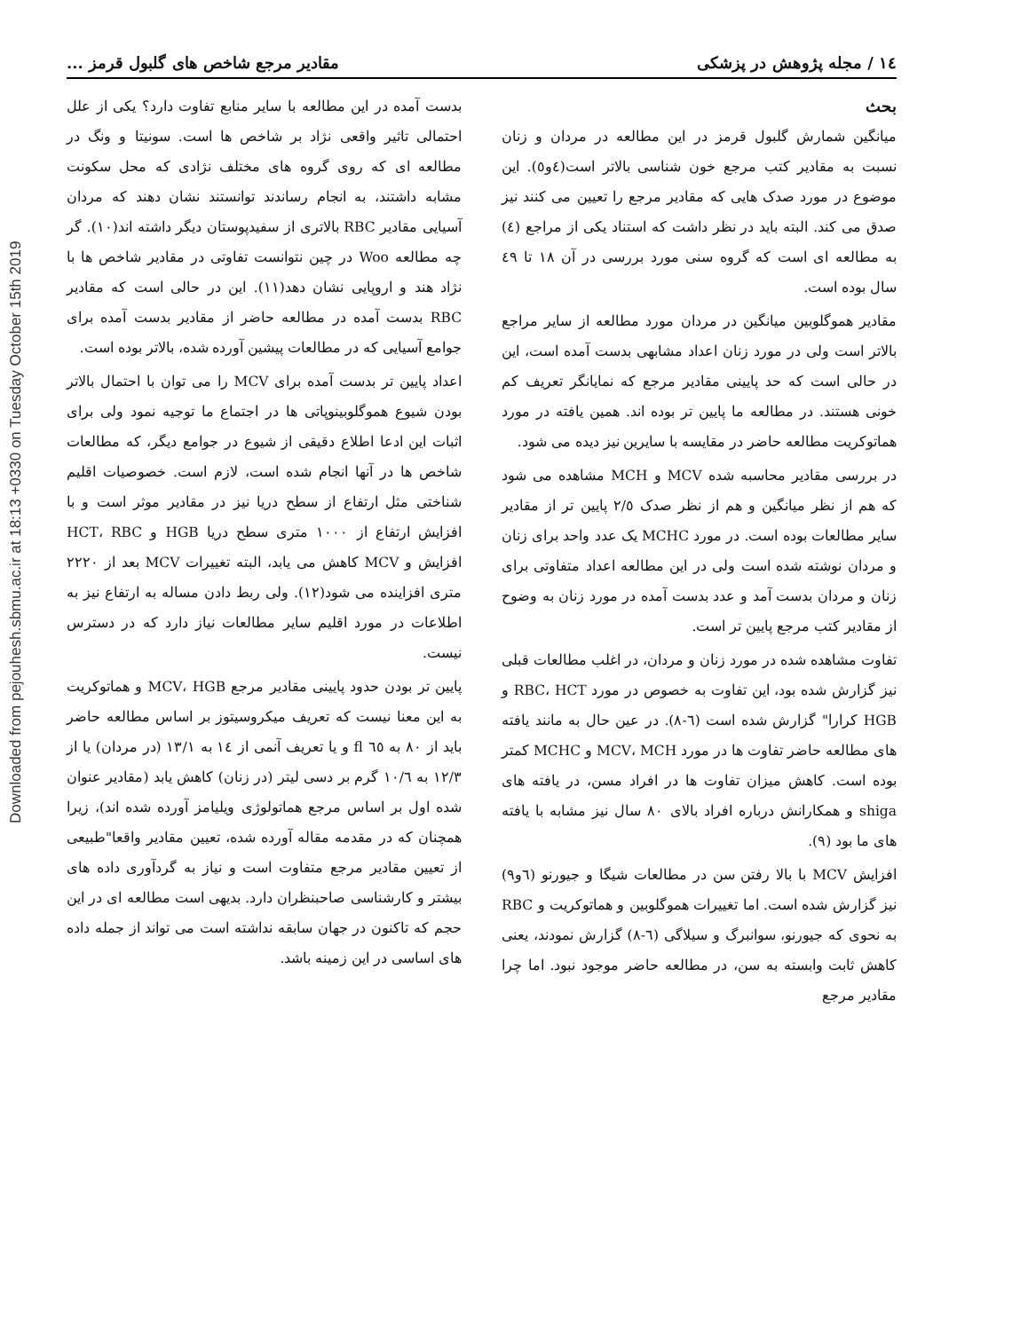Downloaded from pejouhesh.sbmu.ac.ir at 18:13 +0330 on Tuesday October 15th 2019
١٤ / مجله پژوهش در پزشکی مقادیر مرجع شاخص های گلبول قرمز ...
بحث
میانگین شمارش گلبول قرمز در این مطالعه در مردان و زنان نسبت به مقادیر کتب مرجع خون شناسی بالاتر است(٤و٥). این موضوع در مورد صدک هایی که مقادیر مرجع را تعیین می کنند نیز صدق می کند. البته باید در نظر داشت که استناد یکی از مراجع (٤) به مطالعه ای است که گروه سنی مورد بررسی در آن ١٨ تا ٤٩ سال بوده است.
مقادیر هموگلوبین میانگین در مردان مورد مطالعه از سایر مراجع بالاتر است ولی در مورد زنان اعداد مشابهی بدست آمده است، این در حالی است که حد پایینی مقادیر مرجع که نمایانگر تعریف کم خونی هستند. در مطالعه ما پایین تر بوده اند. همین یافته در مورد هماتوکریت مطالعه حاضر در مقایسه با سایرین نیز دیده می شود.
در بررسی مقادیر محاسبه شده MCV و MCH مشاهده می شود که هم از نظر میانگین و هم از نظر صدک ٢/٥ پایین تر از مقادیر سایر مطالعات بوده است. در مورد MCHC یک عدد واحد برای زنان و مردان نوشته شده است ولی در این مطالعه اعداد متفاوتی برای زنان و مردان بدست آمد و عدد بدست آمده در مورد زنان به وضوح از مقادیر کتب مرجع پایین تر است.
تفاوت مشاهده شده در مورد زنان و مردان، در اغلب مطالعات قبلی نیز گزارش شده بود، این تفاوت به خصوص در مورد RBC، HCT و HGB کرارا" گزارش شده است (٦-٨). در عین حال به مانند یافته های مطالعه حاضر تفاوت ها در مورد MCV، MCH و MCHC کمتر بوده است. کاهش میزان تفاوت ها در افراد مسن، در یافته های shiga و همکارانش درباره افراد بالای ٨٠ سال نیز مشابه با یافته های ما بود (٩).
افزایش MCV با بالا رفتن سن در مطالعات شیگا و جیورنو (٦و٩) نیز گزارش شده است. اما تغییرات هموگلوبین و هماتوکریت و RBC به نحوی که جیورنو، سوانبرگ و سیلاگی (٦-٨) گزارش نمودند، یعنی کاهش ثابت وابسته به سن، در مطالعه حاضر موجود نبود. اما چرا مقادیر مرجع
بدست آمده در این مطالعه با سایر منابع تفاوت دارد؟ یکی از علل احتمالی تاثیر واقعی نژاد بر شاخص ها است. سونیتا و ونگ در مطالعه ای که روی گروه های مختلف نژادی که محل سکونت مشابه داشتند، به انجام رساندند توانستند نشان دهند که مردان آسیایی مقادیر RBC بالاتری از سفیدپوستان دیگر داشته اند(١٠). گر چه مطالعه Woo در چین نتوانست تفاوتی در مقادیر شاخص ها با نژاد هند و اروپایی نشان دهد(١١). این در حالی است که مقادیر RBC بدست آمده در مطالعه حاضر از مقادیر بدست آمده برای جوامع آسیایی که در مطالعات پیشین آورده شده، بالاتر بوده است.
اعداد پایین تر بدست آمده برای MCV را می توان با احتمال بالاتر بودن شیوع هموگلوبینوپاتی ها در اجتماع ما توجیه نمود ولی برای اثبات این ادعا اطلاع دقیقی از شیوع در جوامع دیگر، که مطالعات شاخص ها در آنها انجام شده است، لازم است. خصوصیات اقلیم شناختی مثل ارتفاع از سطح دریا نیز در مقادیر موثر است و با افزایش ارتفاع از ١٠٠٠ متری سطح دریا HGB و HCT، RBC افزایش و MCV کاهش می یابد، البته تغییرات MCV بعد از ٢٢٢٠ متری افزاینده می شود(١٢). ولی ربط دادن مساله به ارتفاع نیز به اطلاعات در مورد اقلیم سایر مطالعات نیاز دارد که در دسترس نیست.
پایین تر بودن حدود پایینی مقادیر مرجع MCV، HGB و هماتوکریت به این معنا نیست که تعریف میکروسیتوز بر اساس مطالعه حاضر باید از ٨٠ به ٦٥ fl و یا تعریف آنمی از ١٤ به ١٣/١ (در مردان) یا از ١٢/٣ به ١٠/٦ گرم بر دسی لیتر (در زنان) کاهش یابد (مقادیر عنوان شده اول بر اساس مرجع هماتولوژی ویلیامز آورده شده اند)، زیرا همچنان که در مقدمه مقاله آورده شده، تعیین مقادیر واقعا"طبیعی از تعیین مقادیر مرجع متفاوت است و نیاز به گردآوری داده های بیشتر و کارشناسی صاحبنظران دارد. بدیهی است مطالعه ای در این حجم که تاکنون در جهان سابقه نداشته است می تواند از جمله داده های اساسی در این زمینه باشد.